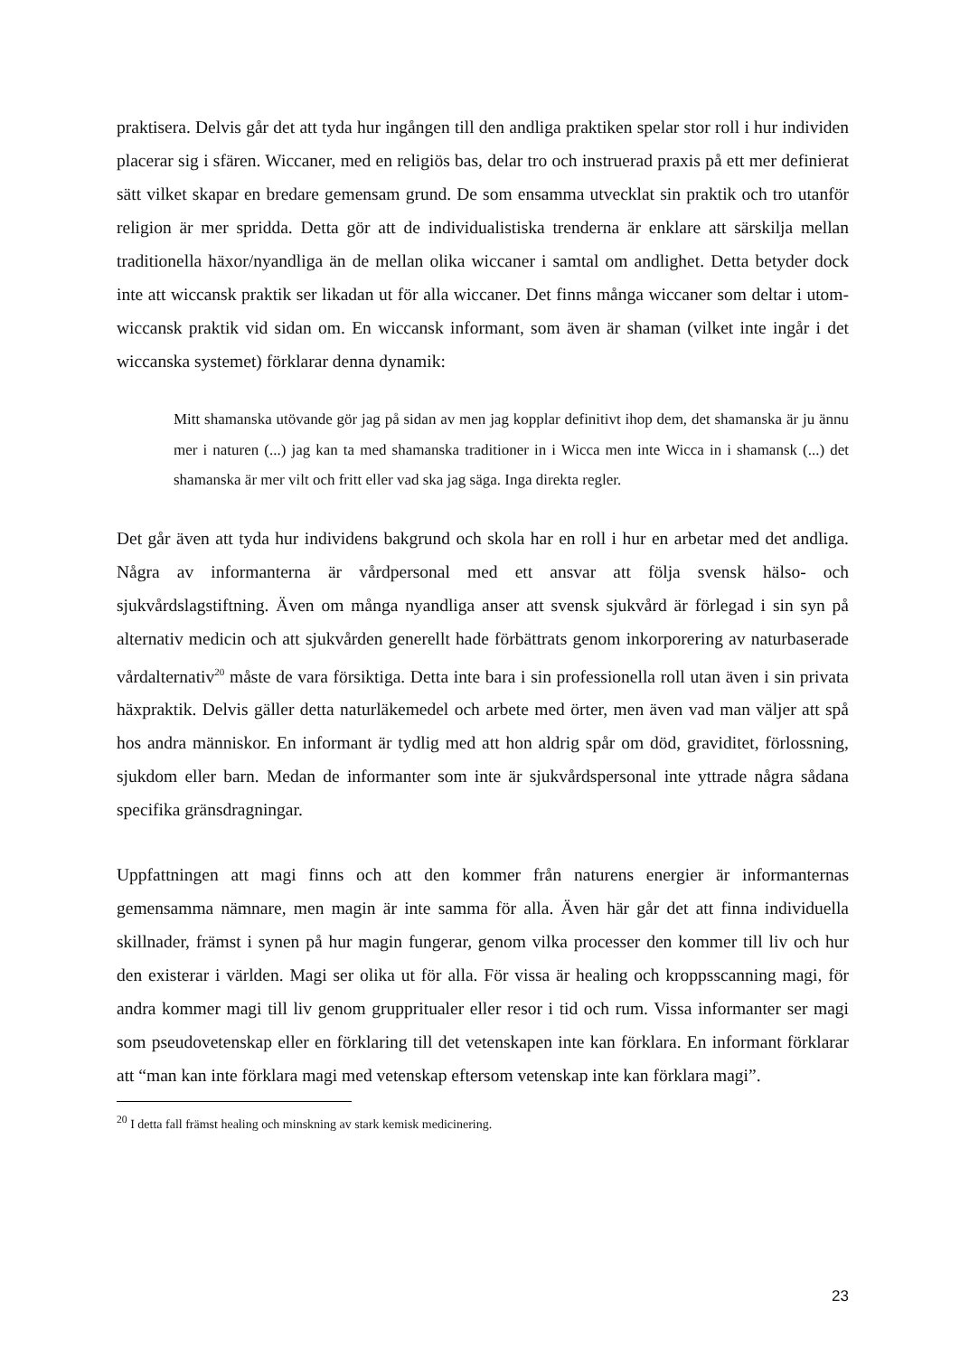praktisera. Delvis går det att tyda hur ingången till den andliga praktiken spelar stor roll i hur individen placerar sig i sfären. Wiccaner, med en religiös bas, delar tro och instruerad praxis på ett mer definierat sätt vilket skapar en bredare gemensam grund. De som ensamma utvecklat sin praktik och tro utanför religion är mer spridda. Detta gör att de individualistiska trenderna är enklare att särskilja mellan traditionella häxor/nyandliga än de mellan olika wiccaner i samtal om andlighet. Detta betyder dock inte att wiccansk praktik ser likadan ut för alla wiccaner. Det finns många wiccaner som deltar i utom-wiccansk praktik vid sidan om. En wiccansk informant, som även är shaman (vilket inte ingår i det wiccanska systemet) förklarar denna dynamik:
Mitt shamanska utövande gör jag på sidan av men jag kopplar definitivt ihop dem, det shamanska är ju ännu mer i naturen (...) jag kan ta med shamanska traditioner in i Wicca men inte Wicca in i shamansk (...) det shamanska är mer vilt och fritt eller vad ska jag säga. Inga direkta regler.
Det går även att tyda hur individens bakgrund och skola har en roll i hur en arbetar med det andliga. Några av informanterna är vårdpersonal med ett ansvar att följa svensk hälso- och sjukvårdslagstiftning. Även om många nyandliga anser att svensk sjukvård är förlegad i sin syn på alternativ medicin och att sjukvården generellt hade förbättrats genom inkorporering av naturbaserade vårdalternativ<sup>20</sup> måste de vara försiktiga. Detta inte bara i sin professionella roll utan även i sin privata häxpraktik. Delvis gäller detta naturläkemedel och arbete med örter, men även vad man väljer att spå hos andra människor. En informant är tydlig med att hon aldrig spår om död, graviditet, förlossning, sjukdom eller barn. Medan de informanter som inte är sjukvårdspersonal inte yttrade några sådana specifika gränsdragningar.
Uppfattningen att magi finns och att den kommer från naturens energier är informanternas gemensamma nämnare, men magin är inte samma för alla. Även här går det att finna individuella skillnader, främst i synen på hur magin fungerar, genom vilka processer den kommer till liv och hur den existerar i världen. Magi ser olika ut för alla. För vissa är healing och kroppsscanning magi, för andra kommer magi till liv genom gruppritualer eller resor i tid och rum. Vissa informanter ser magi som pseudovetenskap eller en förklaring till det vetenskapen inte kan förklara. En informant förklarar att “man kan inte förklara magi med vetenskap eftersom vetenskap inte kan förklara magi”.
<sup>20</sup> I detta fall främst healing och minskning av stark kemisk medicinering.
23